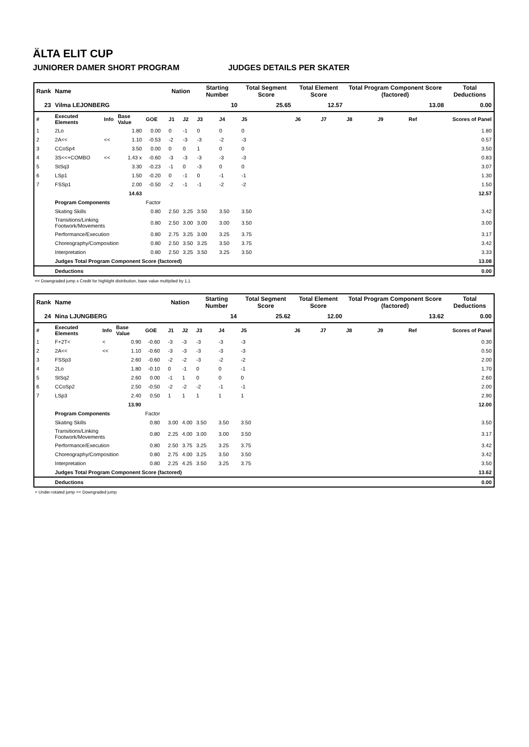ÄLTA ELIT CUP
JUNIORER DAMER SHORT PROGRAM JUDGES DETAILS PER SKATER
| Rank | Name | | | | | Nation | | Starting Number | | Total Segment Score | Total Element Score | | Total Program Component Score (factored) | | | Total Deductions |
| --- | --- | --- | --- | --- | --- | --- | --- | --- | --- | --- | --- | --- | --- | --- | --- | --- |
| 23 | Vilma LEJONBERG | | | | | | | 10 | | 25.65 | 12.57 | | 13.08 | | | 0.00 |
| # | Executed Elements | Info | Base Value | GOE | | J1 | J2 | J3 | J4 | J5 | J6 | J7 | J8 | J9 | Ref | Scores of Panel |
| 1 | 2Lo | | 1.80 | 0.00 | | 0 | -1 | 0 | 0 | 0 | | | | | | 1.80 |
| 2 | 2A<< | << | 1.10 | -0.53 | | -2 | -3 | -3 | -2 | -3 | | | | | | 0.57 |
| 3 | CCoSp4 | | 3.50 | 0.00 | | 0 | 0 | 1 | 0 | 0 | | | | | | 3.50 |
| 4 | 3S<<+COMBO | << | 1.43 x | -0.60 | | -3 | -3 | -3 | -3 | -3 | | | | | | 0.83 |
| 5 | StSq3 | | 3.30 | -0.23 | | -1 | 0 | -3 | 0 | 0 | | | | | | 3.07 |
| 6 | LSp1 | | 1.50 | -0.20 | | 0 | -1 | 0 | -1 | -1 | | | | | | 1.30 |
| 7 | FSSp1 | | 2.00 | -0.50 | | -2 | -1 | -1 | -2 | -2 | | | | | | 1.50 |
| | | | 14.63 | | | | | | | | | | | | | 12.57 |
| | Program Components | | | Factor | | | | | | | | | | | | |
| | Skating Skills | | | 0.80 | | 2.50 | 3.25 | 3.50 | 3.50 | 3.50 | | | | | | 3.42 |
| | Transitions/Linking Footwork/Movements | | | 0.80 | | 2.50 | 3.00 | 3.00 | 3.00 | 3.50 | | | | | | 3.00 |
| | Performance/Execution | | | 0.80 | | 2.75 | 3.25 | 3.00 | 3.25 | 3.75 | | | | | | 3.17 |
| | Choreography/Composition | | | 0.80 | | 2.50 | 3.50 | 3.25 | 3.50 | 3.75 | | | | | | 3.42 |
| | Interpretation | | | 0.80 | | 2.50 | 3.25 | 3.50 | 3.25 | 3.50 | | | | | | 3.33 |
| | Judges Total Program Component Score (factored) | | | | | | | | | | | | | | | 13.08 |
| | Deductions | | | | | | | | | | | | | | | 0.00 |
<< Downgraded jump x Credit for highlight distribution, base value multiplied by 1.1
| Rank | Name | | | | | Nation | | Starting Number | | Total Segment Score | Total Element Score | | Total Program Component Score (factored) | | | Total Deductions |
| --- | --- | --- | --- | --- | --- | --- | --- | --- | --- | --- | --- | --- | --- | --- | --- | --- |
| 24 | Nina LJUNGBERG | | | | | | | 14 | | 25.62 | 12.00 | | 13.62 | | | 0.00 |
| # | Executed Elements | Info | Base Value | GOE | | J1 | J2 | J3 | J4 | J5 | J6 | J7 | J8 | J9 | Ref | Scores of Panel |
| 1 | F+2T< | < | 0.90 | -0.60 | | -3 | -3 | -3 | -3 | -3 | | | | | | 0.30 |
| 2 | 2A<< | << | 1.10 | -0.60 | | -3 | -3 | -3 | -3 | -3 | | | | | | 0.50 |
| 3 | FSSp3 | | 2.60 | -0.60 | | -2 | -2 | -3 | -2 | -2 | | | | | | 2.00 |
| 4 | 2Lo | | 1.80 | -0.10 | | 0 | -1 | 0 | 0 | -1 | | | | | | 1.70 |
| 5 | StSq2 | | 2.60 | 0.00 | | -1 | 1 | 0 | 0 | 0 | | | | | | 2.60 |
| 6 | CCoSp2 | | 2.50 | -0.50 | | -2 | -2 | -2 | -1 | -1 | | | | | | 2.00 |
| 7 | LSp3 | | 2.40 | 0.50 | | 1 | 1 | 1 | 1 | 1 | | | | | | 2.90 |
| | | | 13.90 | | | | | | | | | | | | | 12.00 |
| | Program Components | | | Factor | | | | | | | | | | | | |
| | Skating Skills | | | 0.80 | | 3.00 | 4.00 | 3.50 | 3.50 | 3.50 | | | | | | 3.50 |
| | Transitions/Linking Footwork/Movements | | | 0.80 | | 2.25 | 4.00 | 3.00 | 3.00 | 3.50 | | | | | | 3.17 |
| | Performance/Execution | | | 0.80 | | 2.50 | 3.75 | 3.25 | 3.25 | 3.75 | | | | | | 3.42 |
| | Choreography/Composition | | | 0.80 | | 2.75 | 4.00 | 3.25 | 3.50 | 3.50 | | | | | | 3.42 |
| | Interpretation | | | 0.80 | | 2.25 | 4.25 | 3.50 | 3.25 | 3.75 | | | | | | 3.50 |
| | Judges Total Program Component Score (factored) | | | | | | | | | | | | | | | 13.62 |
| | Deductions | | | | | | | | | | | | | | | 0.00 |
< Under-rotated jump << Downgraded jump